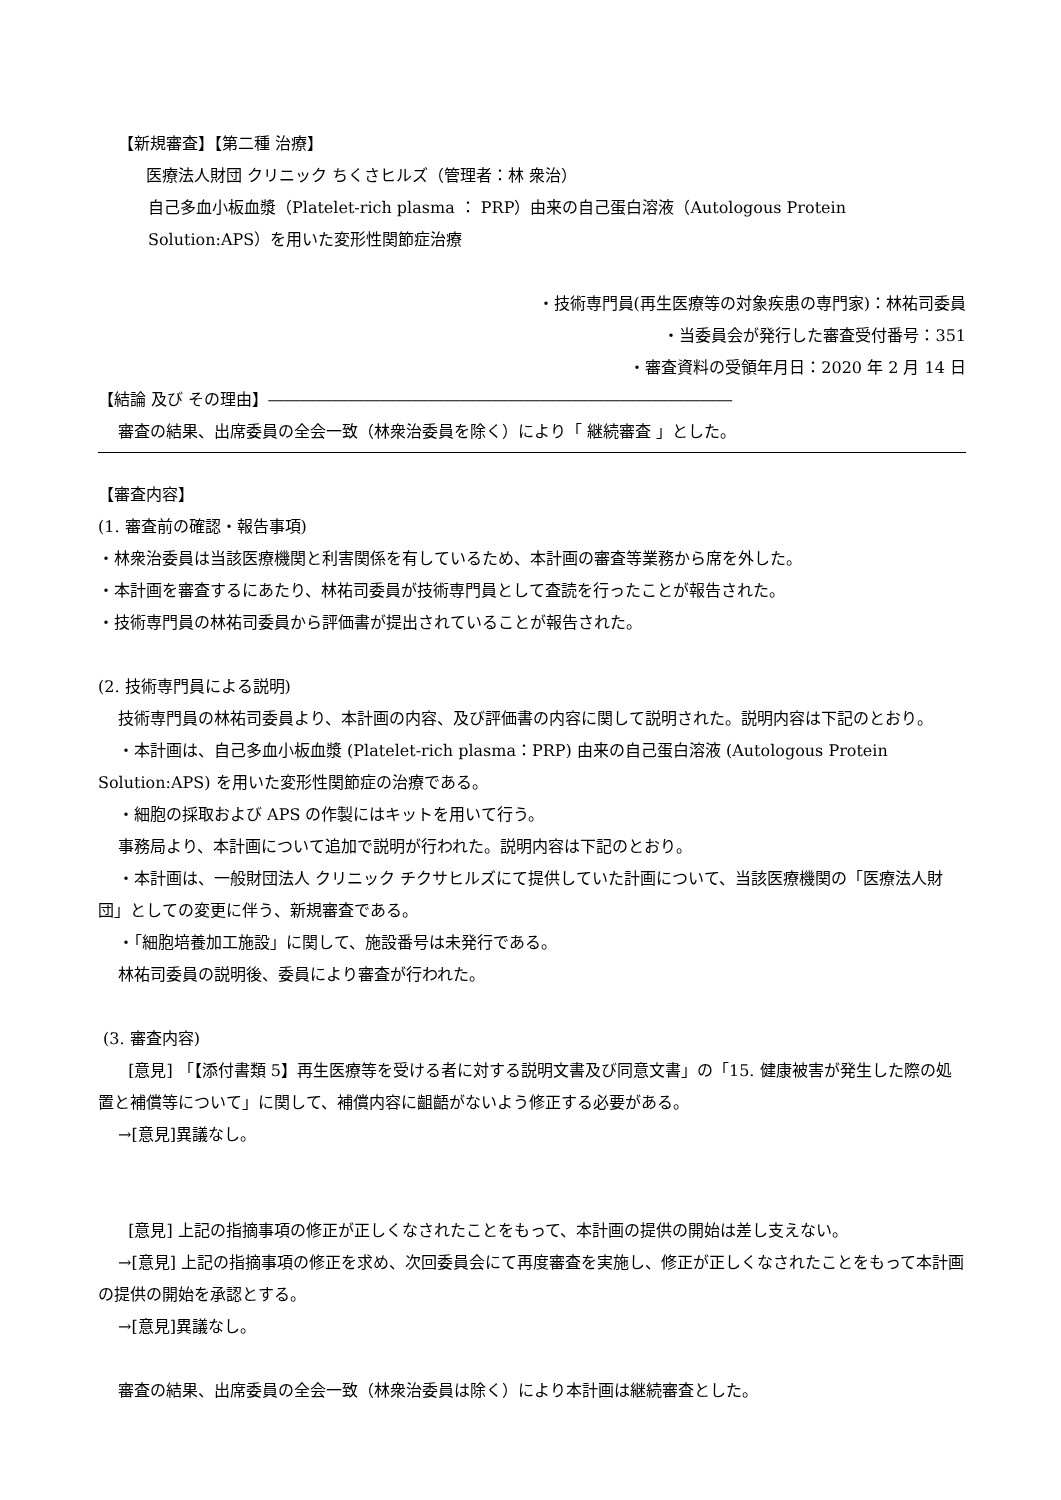【新規審査】【第二種 治療】
医療法人財団 クリニック ちくさヒルズ（管理者：林 衆治）
自己多血小板血漿（Platelet-rich plasma ： PRP）由来の自己蛋白溶液（Autologous Protein Solution:APS）を用いた変形性関節症治療
・技術専門員(再生医療等の対象疾患の専門家)：林祐司委員
・当委員会が発行した審査受付番号：351
・審査資料の受領年月日：2020 年 2 月 14 日
【結論 及び その理由】―――――――――――――――――――――――――――――
審査の結果、出席委員の全会一致（林衆治委員を除く）により「 継続審査 」とした。
【審査内容】
(1. 審査前の確認・報告事項)
・林衆治委員は当該医療機関と利害関係を有しているため、本計画の審査等業務から席を外した。
・本計画を審査するにあたり、林祐司委員が技術専門員として査読を行ったことが報告された。
・技術専門員の林祐司委員から評価書が提出されていることが報告された。
(2. 技術専門員による説明)
技術専門員の林祐司委員より、本計画の内容、及び評価書の内容に関して説明された。説明内容は下記のとおり。
・本計画は、自己多血小板血漿 (Platelet-rich plasma：PRP) 由来の自己蛋白溶液 (Autologous Protein Solution:APS) を用いた変形性関節症の治療である。
・細胞の採取および APS の作製にはキットを用いて行う。
事務局より、本計画について追加で説明が行われた。説明内容は下記のとおり。
・本計画は、一般財団法人 クリニック チクサヒルズにて提供していた計画について、当該医療機関の「医療法人財団」としての変更に伴う、新規審査である。
・「細胞培養加工施設」に関して、施設番号は未発行である。
林祐司委員の説明後、委員により審査が行われた。
(3. 審査内容)
[意見] 「【添付書類 5】再生医療等を受ける者に対する説明文書及び同意文書」の「15. 健康被害が発生した際の処置と補償等について」に関して、補償内容に齟齬がないよう修正する必要がある。
→[意見]異議なし。
[意見] 上記の指摘事項の修正が正しくなされたことをもって、本計画の提供の開始は差し支えない。
→[意見] 上記の指摘事項の修正を求め、次回委員会にて再度審査を実施し、修正が正しくなされたことをもって本計画の提供の開始を承認とする。
→[意見]異議なし。
審査の結果、出席委員の全会一致（林衆治委員は除く）により本計画は継続審査とした。